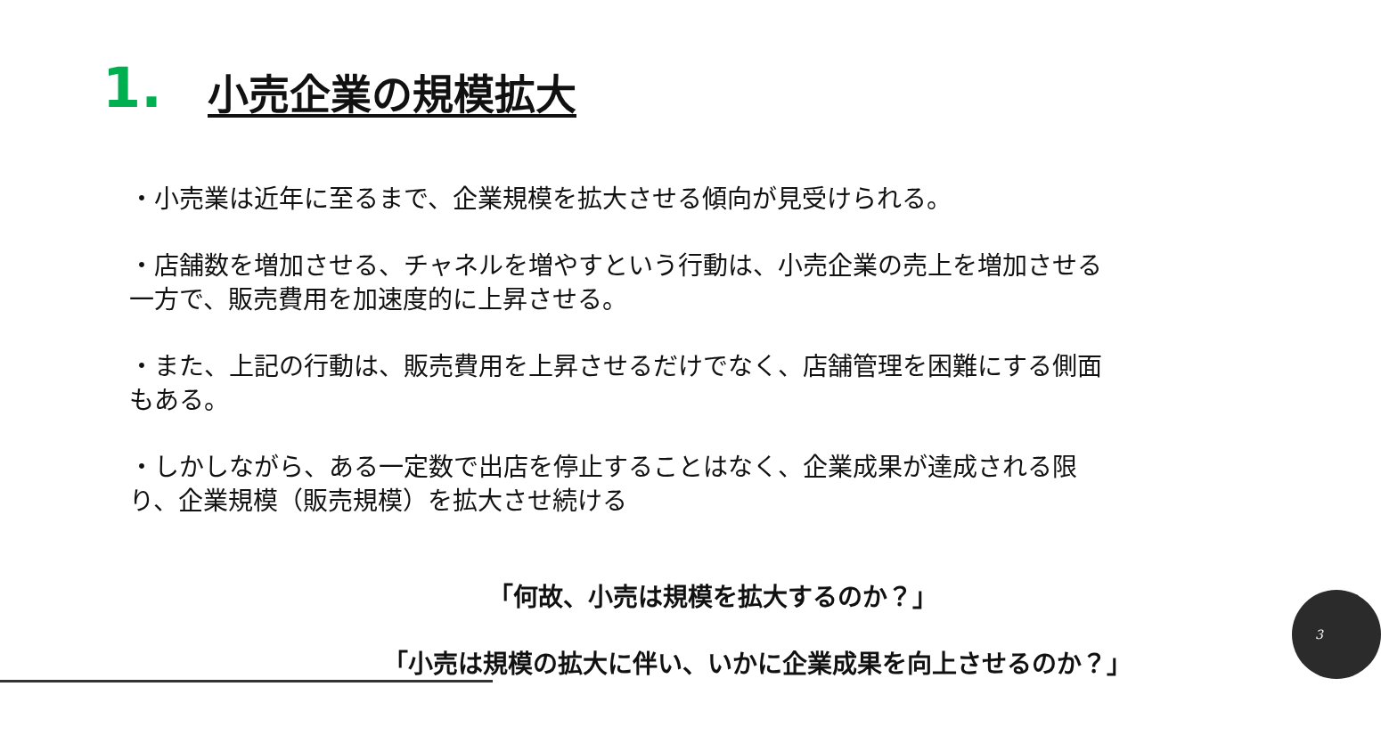1.
小売企業の規模拡大
・小売業は近年に至るまで、企業規模を拡大させる傾向が見受けられる。
・店舗数を増加させる、チャネルを増やすという行動は、小売企業の売上を増加させる一方で、販売費用を加速度的に上昇させる。
・また、上記の行動は、販売費用を上昇させるだけでなく、店舗管理を困難にする側面もある。
・しかしながら、ある一定数で出店を停止することはなく、企業成果が達成される限り、企業規模（販売規模）を拡大させ続ける
「何故、小売は規模を拡大するのか？」
「小売は規模の拡大に伴い、いかに企業成果を向上させるのか？」
3